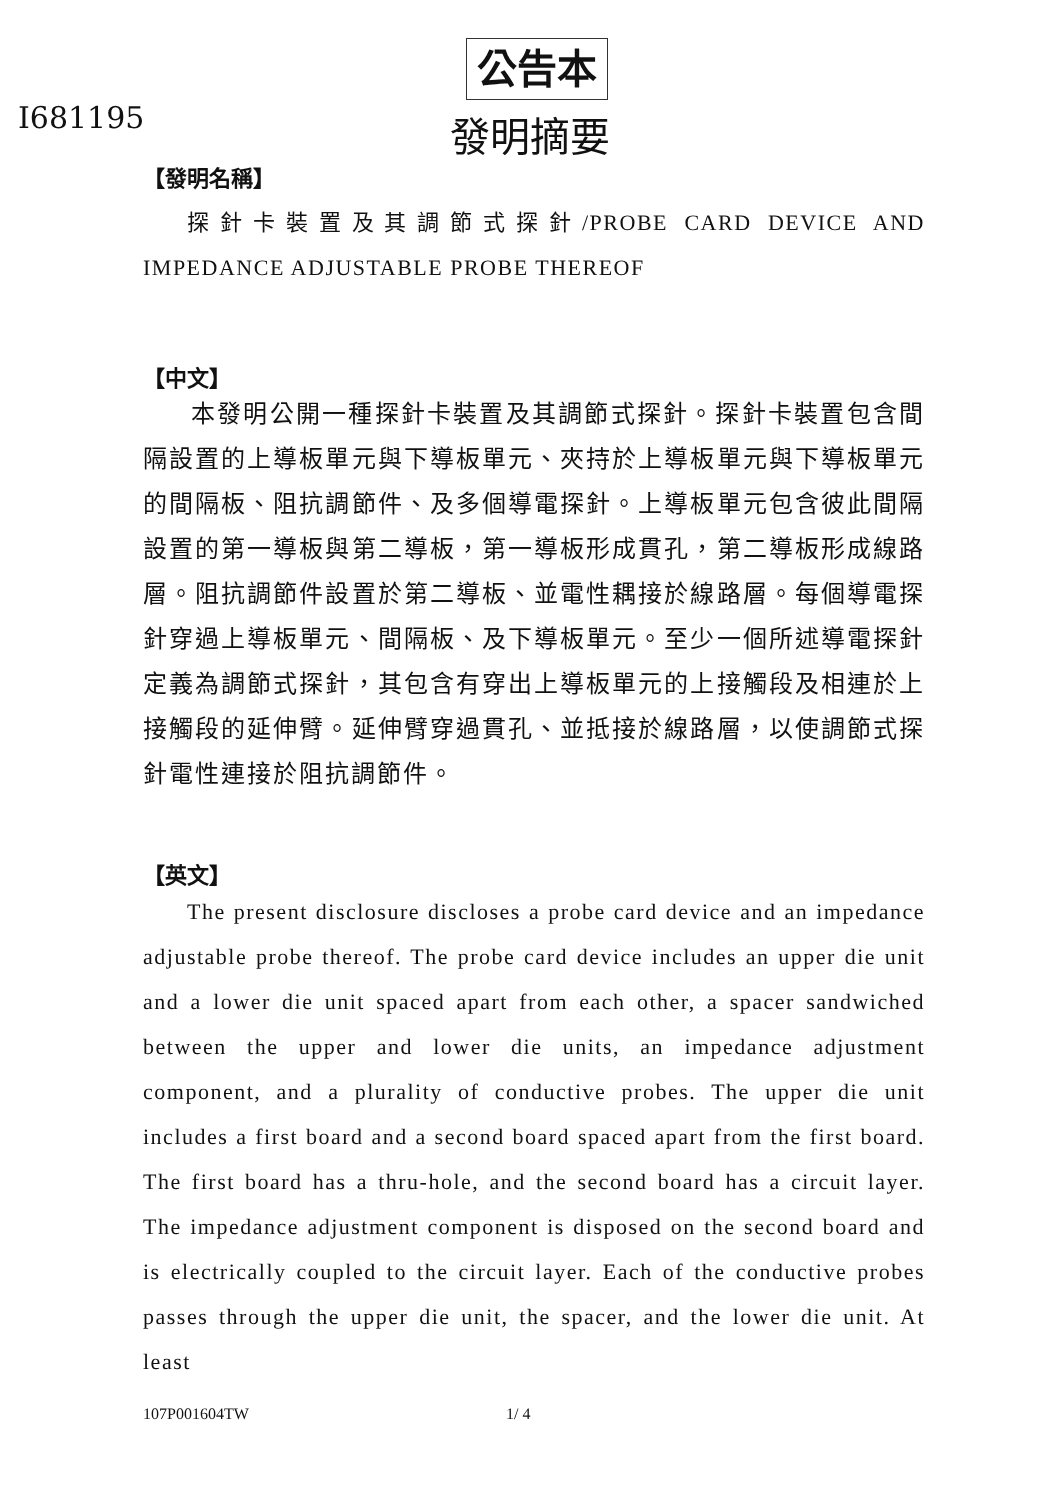公告本
I681195 發明摘要
【發明名稱】
探針卡裝置及其調節式探針/PROBE CARD DEVICE AND IMPEDANCE ADJUSTABLE PROBE THEREOF
【中文】
本發明公開一種探針卡裝置及其調節式探針。探針卡裝置包含間隔設置的上導板單元與下導板單元、夾持於上導板單元與下導板單元的間隔板、阻抗調節件、及多個導電探針。上導板單元包含彼此間隔設置的第一導板與第二導板，第一導板形成貫孔，第二導板形成線路層。阻抗調節件設置於第二導板、並電性耦接於線路層。每個導電探針穿過上導板單元、間隔板、及下導板單元。至少一個所述導電探針定義為調節式探針，其包含有穿出上導板單元的上接觸段及相連於上接觸段的延伸臂。延伸臂穿過貫孔、並抵接於線路層，以使調節式探針電性連接於阻抗調節件。
【英文】
The present disclosure discloses a probe card device and an impedance adjustable probe thereof. The probe card device includes an upper die unit and a lower die unit spaced apart from each other, a spacer sandwiched between the upper and lower die units, an impedance adjustment component, and a plurality of conductive probes. The upper die unit includes a first board and a second board spaced apart from the first board. The first board has a thru-hole, and the second board has a circuit layer. The impedance adjustment component is disposed on the second board and is electrically coupled to the circuit layer. Each of the conductive probes passes through the upper die unit, the spacer, and the lower die unit. At least
107P001604TW 1/ 4